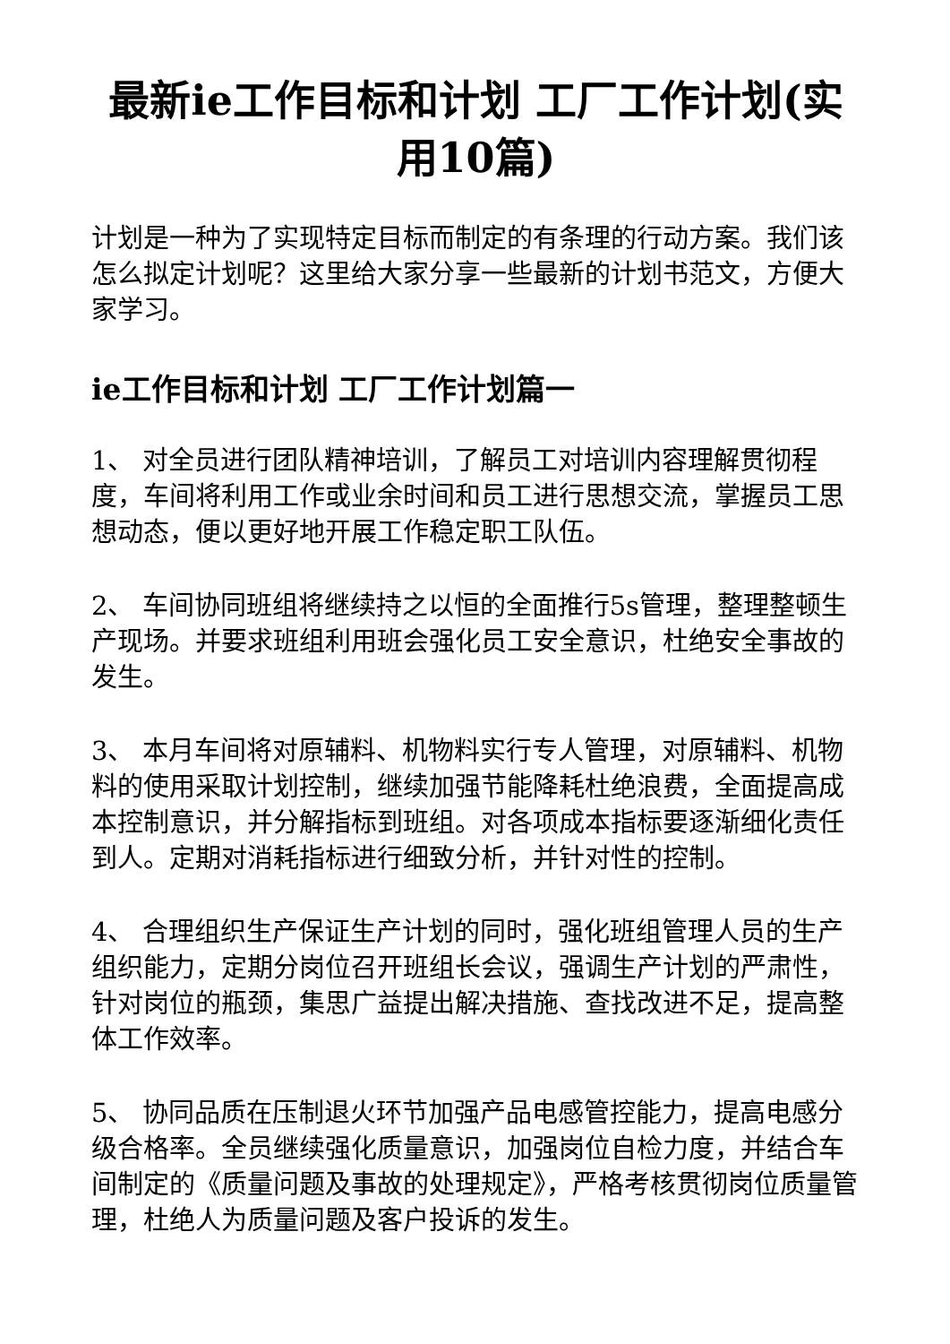最新ie工作目标和计划 工厂工作计划(实用10篇)
计划是一种为了实现特定目标而制定的有条理的行动方案。我们该怎么拟定计划呢？这里给大家分享一些最新的计划书范文，方便大家学习。
ie工作目标和计划 工厂工作计划篇一
1、 对全员进行团队精神培训，了解员工对培训内容理解贯彻程度，车间将利用工作或业余时间和员工进行思想交流，掌握员工思想动态，便以更好地开展工作稳定职工队伍。
2、 车间协同班组将继续持之以恒的全面推行5s管理，整理整顿生产现场。并要求班组利用班会强化员工安全意识，杜绝安全事故的发生。
3、 本月车间将对原辅料、机物料实行专人管理，对原辅料、机物料的使用采取计划控制，继续加强节能降耗杜绝浪费，全面提高成本控制意识，并分解指标到班组。对各项成本指标要逐渐细化责任到人。定期对消耗指标进行细致分析，并针对性的控制。
4、 合理组织生产保证生产计划的同时，强化班组管理人员的生产组织能力，定期分岗位召开班组长会议，强调生产计划的严肃性，针对岗位的瓶颈，集思广益提出解决措施、查找改进不足，提高整体工作效率。
5、 协同品质在压制退火环节加强产品电感管控能力，提高电感分级合格率。全员继续强化质量意识，加强岗位自检力度，并结合车间制定的《质量问题及事故的处理规定》，严格考核贯彻岗位质量管理，杜绝人为质量问题及客户投诉的发生。